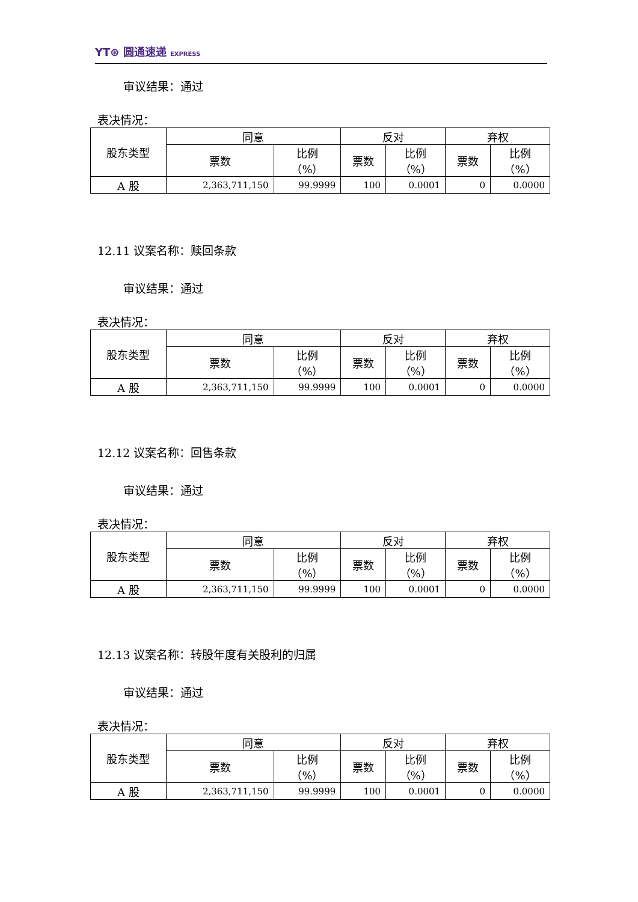YT⊛ 圆通速递 EXPRESS
审议结果：通过
表决情况：
| 股东类型 | 同意 | | 反对 | | 弃权 | |
| | 票数 | 比例 （%） | 票数 | 比例 （%） | 票数 | 比例 （%） |
| A 股 | 2,363,711,150 | 99.9999 | 100 | 0.0001 | 0 | 0.0000 |
12.11 议案名称：赎回条款
审议结果：通过
表决情况：
| 股东类型 | 同意 | | 反对 | | 弃权 | |
| | 票数 | 比例 （%） | 票数 | 比例 （%） | 票数 | 比例 （%） |
| A 股 | 2,363,711,150 | 99.9999 | 100 | 0.0001 | 0 | 0.0000 |
12.12 议案名称：回售条款
审议结果：通过
表决情况：
| 股东类型 | 同意 | | 反对 | | 弃权 | |
| | 票数 | 比例 （%） | 票数 | 比例 （%） | 票数 | 比例 （%） |
| A 股 | 2,363,711,150 | 99.9999 | 100 | 0.0001 | 0 | 0.0000 |
12.13 议案名称：转股年度有关股利的归属
审议结果：通过
表决情况：
| 股东类型 | 同意 | | 反对 | | 弃权 | |
| | 票数 | 比例 （%） | 票数 | 比例 （%） | 票数 | 比例 （%） |
| A 股 | 2,363,711,150 | 99.9999 | 100 | 0.0001 | 0 | 0.0000 |